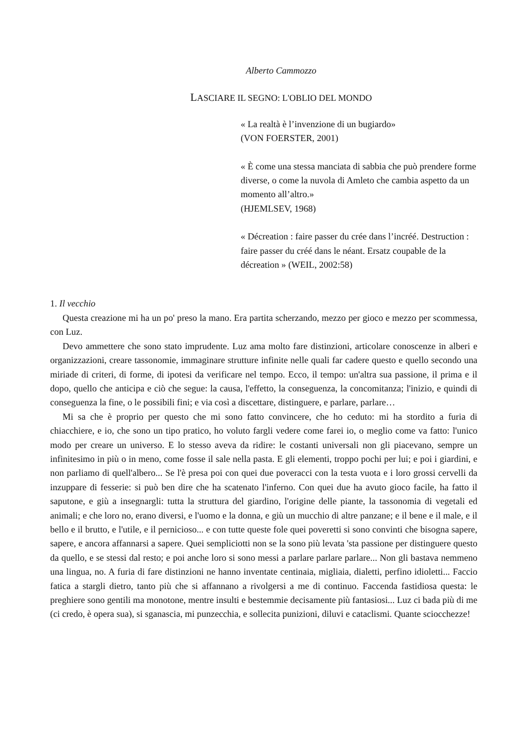Alberto Cammozzo
LASCIARE IL SEGNO: L'OBLIO DEL MONDO
« La realtà è l’invenzione di un bugiardo»
(VON FOERSTER, 2001)
« È come una stessa manciata di sabbia che può prendere forme diverse, o come la nuvola di Amleto che cambia aspetto da un momento all’altro.»
(HJEMLSEV, 1968)
« Décreation : faire passer du crée dans l’incréé. Destruction : faire passer du créé dans le néant. Ersatz coupable de la décreation » (WEIL, 2002:58)
1. Il vecchio
Questa creazione mi ha un po' preso la mano. Era partita scherzando, mezzo per gioco e mezzo per scommessa, con Luz.
Devo ammettere che sono stato imprudente. Luz ama molto fare distinzioni, articolare conoscenze in alberi e organizzazioni, creare tassonomie, immaginare strutture infinite nelle quali far cadere questo e quello secondo una miriade di criteri, di forme, di ipotesi da verificare nel tempo. Ecco, il tempo: un'altra sua passione, il prima e il dopo, quello che anticipa e ciò che segue: la causa, l'effetto, la conseguenza, la concomitanza; l'inizio, e quindi di conseguenza la fine, o le possibili fini; e via così a discettare, distinguere, e parlare, parlare…
Mi sa che è proprio per questo che mi sono fatto convincere, che ho ceduto: mi ha stordito a furia di chiacchiere, e io, che sono un tipo pratico, ho voluto fargli vedere come farei io, o meglio come va fatto: l'unico modo per creare un universo. E lo stesso aveva da ridire: le costanti universali non gli piacevano, sempre un infinitesimo in più o in meno, come fosse il sale nella pasta. E gli elementi, troppo pochi per lui; e poi i giardini, e non parliamo di quell'albero... Se l'è presa poi con quei due poveracci con la testa vuota e i loro grossi cervelli da inzuppare di fesserie: si può ben dire che ha scatenato l'inferno. Con quei due ha avuto gioco facile, ha fatto il saputone, e giù a insegnargli: tutta la struttura del giardino, l'origine delle piante, la tassonomia di vegetali ed animali; e che loro no, erano diversi, e l'uomo e la donna, e giù un mucchio di altre panzane; e il bene e il male, e il bello e il brutto, e l'utile, e il pernicioso... e con tutte queste fole quei poveretti si sono convinti che bisogna sapere, sapere, e ancora affannarsi a sapere. Quei sempliciotti non se la sono più levata 'sta passione per distinguere questo da quello, e se stessi dal resto; e poi anche loro si sono messi a parlare parlare parlare... Non gli bastava nemmeno una lingua, no. A furia di fare distinzioni ne hanno inventate centinaia, migliaia, dialetti, perfino idioletti... Faccio fatica a stargli dietro, tanto più che si affannano a rivolgersi a me di continuo. Faccenda fastidiosa questa: le preghiere sono gentili ma monotone, mentre insulti e bestemmie decisamente più fantasiosi... Luz ci bada più di me (ci credo, è opera sua), si sganascia, mi punzecchia, e sollecita punizioni, diluvi e cataclismi. Quante sciocchezze!